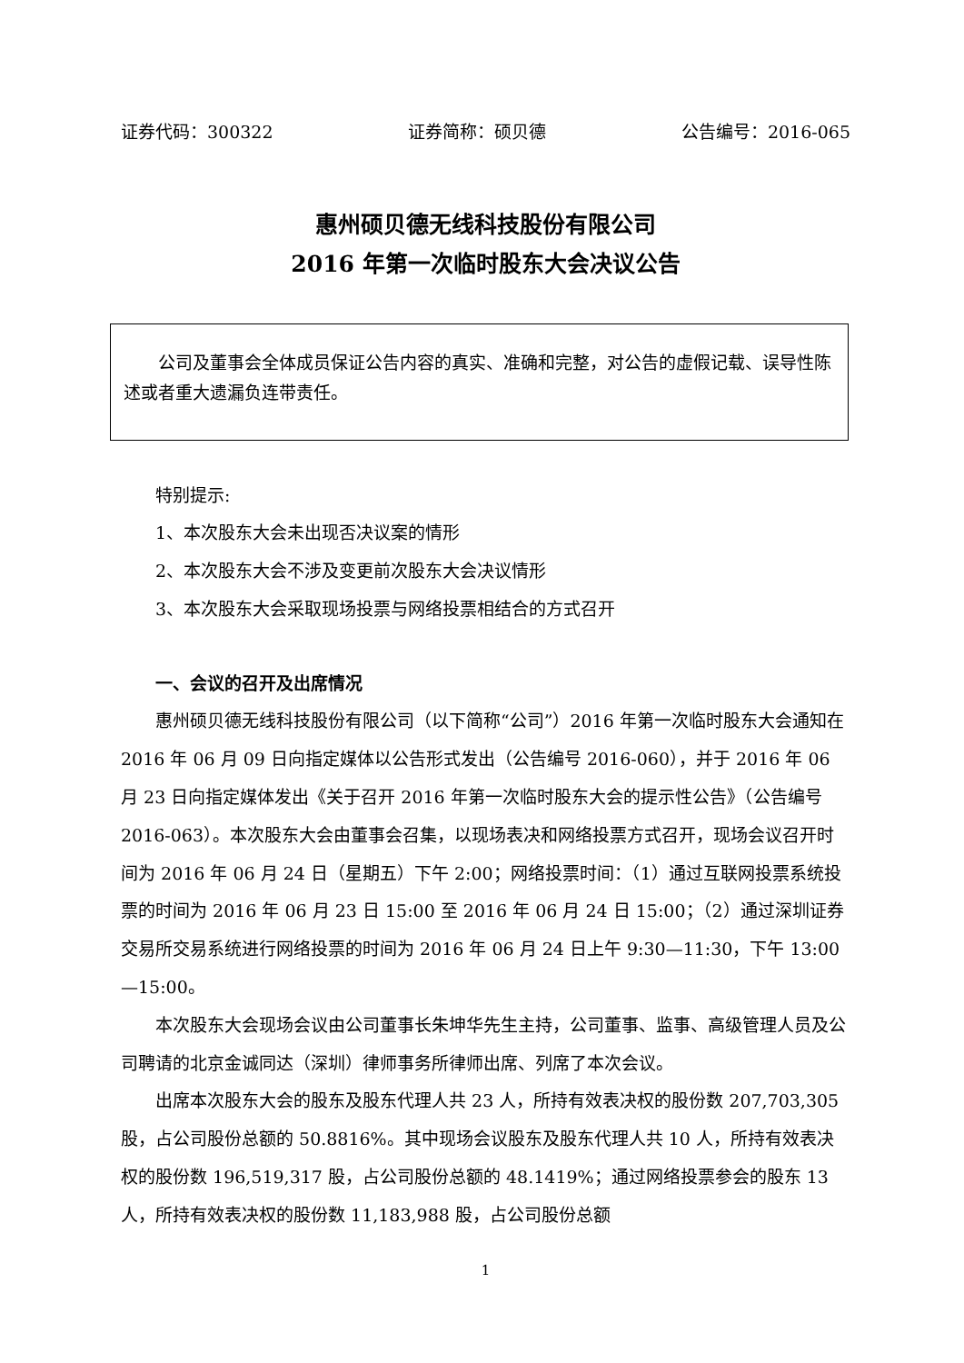证券代码：300322 证券简称：硕贝德 公告编号：2016-065
惠州硕贝德无线科技股份有限公司
2016 年第一次临时股东大会决议公告
公司及董事会全体成员保证公告内容的真实、准确和完整，对公告的虚假记载、误导性陈述或者重大遗漏负连带责任。
特别提示:
1、本次股东大会未出现否决议案的情形
2、本次股东大会不涉及变更前次股东大会决议情形
3、本次股东大会采取现场投票与网络投票相结合的方式召开
一、会议的召开及出席情况
惠州硕贝德无线科技股份有限公司（以下简称“公司”）2016 年第一次临时股东大会通知在 2016 年 06 月 09 日向指定媒体以公告形式发出（公告编号 2016-060），并于 2016 年 06 月 23 日向指定媒体发出《关于召开 2016 年第一次临时股东大会的提示性公告》（公告编号 2016-063）。本次股东大会由董事会召集，以现场表决和网络投票方式召开，现场会议召开时间为 2016 年 06 月 24 日（星期五）下午 2:00；网络投票时间：（1）通过互联网投票系统投票的时间为 2016 年 06 月 23 日 15:00 至 2016 年 06 月 24 日 15:00；（2）通过深圳证券交易所交易系统进行网络投票的时间为 2016 年 06 月 24 日上午 9:30—11:30，下午 13:00—15:00。
本次股东大会现场会议由公司董事长朱坤华先生主持，公司董事、监事、高级管理人员及公司聘请的北京金诚同达（深圳）律师事务所律师出席、列席了本次会议。
出席本次股东大会的股东及股东代理人共 23 人，所持有效表决权的股份数 207,703,305 股，占公司股份总额的 50.8816%。其中现场会议股东及股东代理人共 10 人，所持有效表决权的股份数 196,519,317 股，占公司股份总额的 48.1419%；通过网络投票参会的股东 13 人，所持有效表决权的股份数 11,183,988 股，占公司股份总额
1